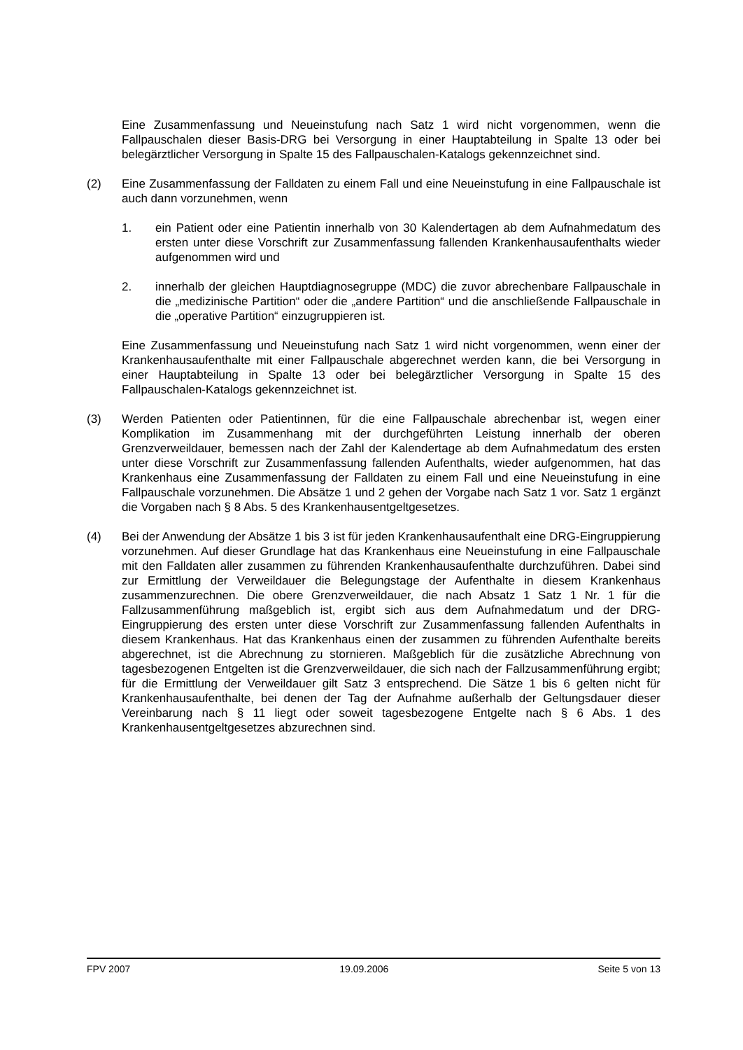Eine Zusammenfassung und Neueinstufung nach Satz 1 wird nicht vorgenommen, wenn die Fallpauschalen dieser Basis-DRG bei Versorgung in einer Hauptabteilung in Spalte 13 oder bei belegärztlicher Versorgung in Spalte 15 des Fallpauschalen-Katalogs gekennzeichnet sind.
(2) Eine Zusammenfassung der Falldaten zu einem Fall und eine Neueinstufung in eine Fallpauschale ist auch dann vorzunehmen, wenn
1. ein Patient oder eine Patientin innerhalb von 30 Kalendertagen ab dem Aufnahmedatum des ersten unter diese Vorschrift zur Zusammenfassung fallenden Krankenhausaufenthalts wieder aufgenommen wird und
2. innerhalb der gleichen Hauptdiagnosegruppe (MDC) die zuvor abrechenbare Fallpauschale in die „medizinische Partition“ oder die „andere Partition“ und die anschließende Fallpauschale in die „operative Partition“ einzugruppieren ist.
Eine Zusammenfassung und Neueinstufung nach Satz 1 wird nicht vorgenommen, wenn einer der Krankenhausaufenthalte mit einer Fallpauschale abgerechnet werden kann, die bei Versorgung in einer Hauptabteilung in Spalte 13 oder bei belegärztlicher Versorgung in Spalte 15 des Fallpauschalen-Katalogs gekennzeichnet ist.
(3) Werden Patienten oder Patientinnen, für die eine Fallpauschale abrechenbar ist, wegen einer Komplikation im Zusammenhang mit der durchgeführten Leistung innerhalb der oberen Grenzverweildauer, bemessen nach der Zahl der Kalendertage ab dem Aufnahmedatum des ersten unter diese Vorschrift zur Zusammenfassung fallenden Aufenthalts, wieder aufgenommen, hat das Krankenhaus eine Zusammenfassung der Falldaten zu einem Fall und eine Neueinstufung in eine Fallpauschale vorzunehmen. Die Absätze 1 und 2 gehen der Vorgabe nach Satz 1 vor. Satz 1 ergänzt die Vorgaben nach § 8 Abs. 5 des Krankenhausentgeltgesetzes.
(4) Bei der Anwendung der Absätze 1 bis 3 ist für jeden Krankenhausaufenthalt eine DRG-Eingruppierung vorzunehmen. Auf dieser Grundlage hat das Krankenhaus eine Neueinstufung in eine Fallpauschale mit den Falldaten aller zusammen zu führenden Krankenhausaufenthalte durchzuführen. Dabei sind zur Ermittlung der Verweildauer die Belegungstage der Aufenthalte in diesem Krankenhaus zusammenzurechnen. Die obere Grenzverweildauer, die nach Absatz 1 Satz 1 Nr. 1 für die Fallzusammenführung maßgeblich ist, ergibt sich aus dem Aufnahmedatum und der DRG-Eingruppierung des ersten unter diese Vorschrift zur Zusammenfassung fallenden Aufenthalts in diesem Krankenhaus. Hat das Krankenhaus einen der zusammen zu führenden Aufenthalte bereits abgerechnet, ist die Abrechnung zu stornieren. Maßgeblich für die zusätzliche Abrechnung von tagesbezogenen Entgelten ist die Grenzverweildauer, die sich nach der Fallzusammenführung ergibt; für die Ermittlung der Verweildauer gilt Satz 3 entsprechend. Die Sätze 1 bis 6 gelten nicht für Krankenhausaufenthalte, bei denen der Tag der Aufnahme außerhalb der Geltungsdauer dieser Vereinbarung nach § 11 liegt oder soweit tagesbezogene Entgelte nach § 6 Abs. 1 des Krankenhausentgeltgesetzes abzurechnen sind.
FPV 2007 19.09.2006 Seite 5 von 13